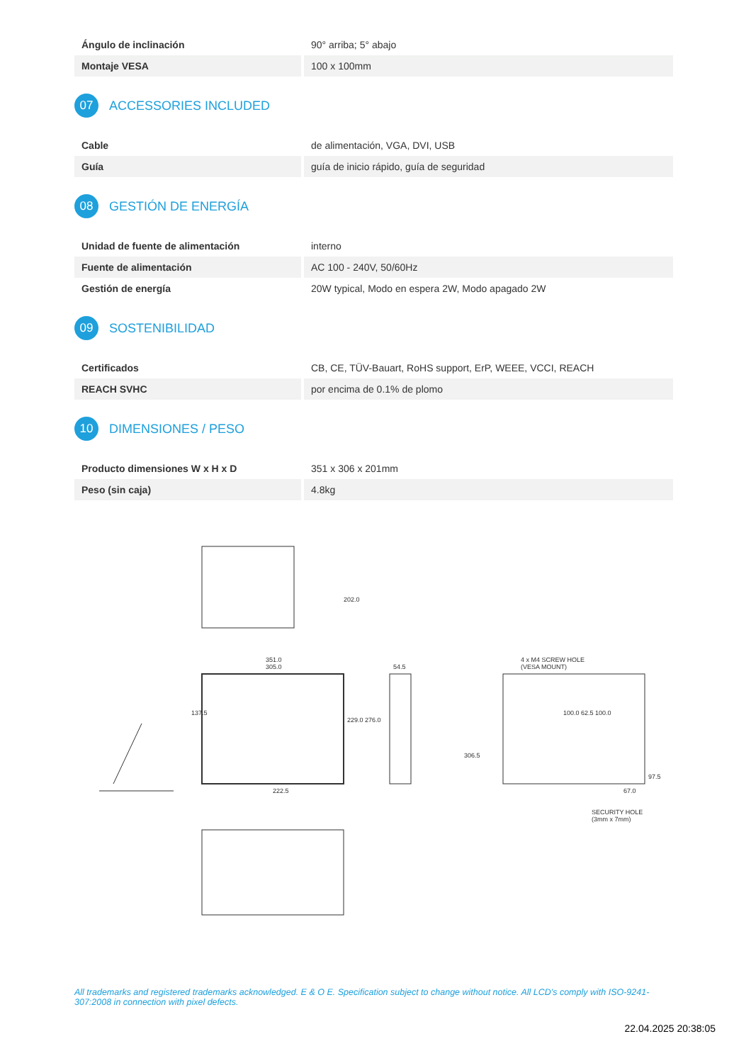| Ángulo de inclinación | 90° arriba; 5° abajo |
| Montaje VESA | 100 x 100mm |
07 ACCESSORIES INCLUDED
| Cable | de alimentación, VGA, DVI, USB |
| Guía | guía de inicio rápido, guía de seguridad |
08 GESTIÓN DE ENERGÍA
| Unidad de fuente de alimentación | interno |
| Fuente de alimentación | AC 100 - 240V, 50/60Hz |
| Gestión de energía | 20W typical, Modo en espera 2W, Modo apagado 2W |
09 SOSTENIBILIDAD
| Certificados | CB, CE, TÜV-Bauart, RoHS support, ErP, WEEE, VCCI, REACH |
| REACH SVHC | por encima de 0.1% de plomo |
10 DIMENSIONES / PESO
| Producto dimensiones W x H x D | 351 x 306 x 201mm |
| Peso (sin caja) | 4.8kg |
202.0
351.0
305.0
137.5
229.0 276.0
222.5
54.5
306.5
4 x M4 SCREW HOLE
(VESA MOUNT)
100.0 62.5 100.0
97.5
67.0
SECURITY HOLE
(3mm x 7mm)
All trademarks and registered trademarks acknowledged. E & O E. Specification subject to change without notice. All LCD's comply with ISO-9241-307:2008 in connection with pixel defects.
22.04.2025 20:38:05